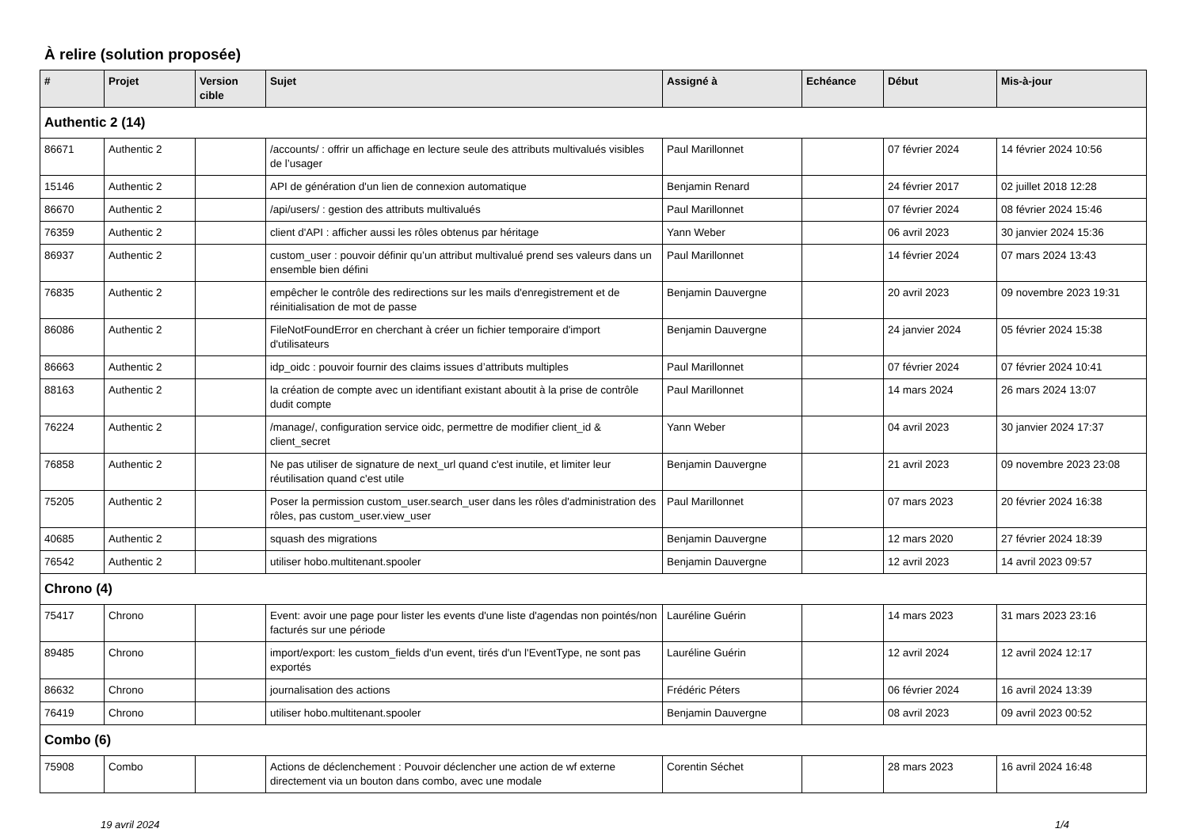À relire (solution proposée)
| # | Projet | Version cible | Sujet | Assigné à | Echéance | Début | Mis-à-jour |
| --- | --- | --- | --- | --- | --- | --- | --- |
| Authentic 2 (14) | | | | | | | |
| 86671 | Authentic 2 | | /accounts/ : offrir un affichage en lecture seule des attributs multivalués visibles de l’usager | Paul Marillonnet | | 07 février 2024 | 14 février 2024 10:56 |
| 15146 | Authentic 2 | | API de génération d'un lien de connexion automatique | Benjamin Renard | | 24 février 2017 | 02 juillet 2018 12:28 |
| 86670 | Authentic 2 | | /api/users/ : gestion des attributs multivalués | Paul Marillonnet | | 07 février 2024 | 08 février 2024 15:46 |
| 76359 | Authentic 2 | | client d'API : afficher aussi les rôles obtenus par héritage | Yann Weber | | 06 avril 2023 | 30 janvier 2024 15:36 |
| 86937 | Authentic 2 | | custom_user : pouvoir définir qu’un attribut multivalué prend ses valeurs dans un ensemble bien défini | Paul Marillonnet | | 14 février 2024 | 07 mars 2024 13:43 |
| 76835 | Authentic 2 | | empêcher le contrôle des redirections sur les mails d'enregistrement et de réinitialisation de mot de passe | Benjamin Dauvergne | | 20 avril 2023 | 09 novembre 2023 19:31 |
| 86086 | Authentic 2 | | FileNotFoundError en cherchant à créer un fichier temporaire d'import d'utilisateurs | Benjamin Dauvergne | | 24 janvier 2024 | 05 février 2024 15:38 |
| 86663 | Authentic 2 | | idp_oidc : pouvoir fournir des claims issues d’attributs multiples | Paul Marillonnet | | 07 février 2024 | 07 février 2024 10:41 |
| 88163 | Authentic 2 | | la création de compte avec un identifiant existant aboutit à la prise de contrôle dudit compte | Paul Marillonnet | | 14 mars 2024 | 26 mars 2024 13:07 |
| 76224 | Authentic 2 | | /manage/, configuration service oidc, permettre de modifier client_id & client_secret | Yann Weber | | 04 avril 2023 | 30 janvier 2024 17:37 |
| 76858 | Authentic 2 | | Ne pas utiliser de signature de next_url quand c'est inutile, et limiter leur réutilisation quand c'est utile | Benjamin Dauvergne | | 21 avril 2023 | 09 novembre 2023 23:08 |
| 75205 | Authentic 2 | | Poser la permission custom_user.search_user dans les rôles d'administration des rôles, pas custom_user.view_user | Paul Marillonnet | | 07 mars 2023 | 20 février 2024 16:38 |
| 40685 | Authentic 2 | | squash des migrations | Benjamin Dauvergne | | 12 mars 2020 | 27 février 2024 18:39 |
| 76542 | Authentic 2 | | utiliser hobo.multitenant.spooler | Benjamin Dauvergne | | 12 avril 2023 | 14 avril 2023 09:57 |
| Chrono (4) | | | | | | | |
| 75417 | Chrono | | Event: avoir une page pour lister les events d'une liste d'agendas non pointés/non facturés sur une période | Lauréline Guérin | | 14 mars 2023 | 31 mars 2023 23:16 |
| 89485 | Chrono | | import/export: les custom_fields d'un event, tirés d'un l'EventType, ne sont pas exportés | Lauréline Guérin | | 12 avril 2024 | 12 avril 2024 12:17 |
| 86632 | Chrono | | journalisation des actions | Frédéric Péters | | 06 février 2024 | 16 avril 2024 13:39 |
| 76419 | Chrono | | utiliser hobo.multitenant.spooler | Benjamin Dauvergne | | 08 avril 2023 | 09 avril 2023 00:52 |
| Combo (6) | | | | | | | |
| 75908 | Combo | | Actions de déclenchement : Pouvoir déclencher une action de wf externe directement via un bouton dans combo, avec une modale | Corentin Séchet | | 28 mars 2023 | 16 avril 2024 16:48 |
19 avril 2024 1/4